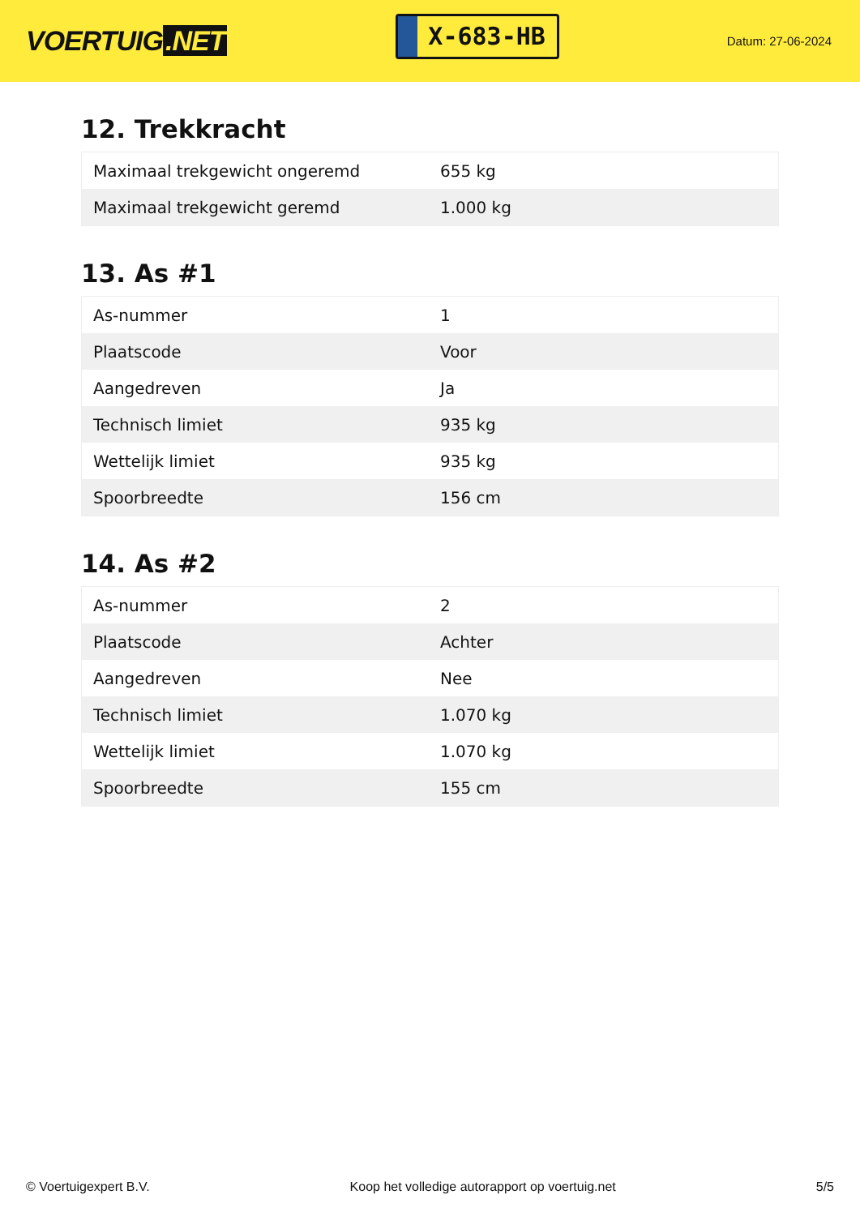VOERTUIG.NET
X-683-HB
Datum: 27-06-2024
12. Trekkracht
| Maximaal trekgewicht ongeremd | 655 kg |
| Maximaal trekgewicht geremd | 1.000 kg |
13. As #1
| As-nummer | 1 |
| Plaatscode | Voor |
| Aangedreven | Ja |
| Technisch limiet | 935 kg |
| Wettelijk limiet | 935 kg |
| Spoorbreedte | 156 cm |
14. As #2
| As-nummer | 2 |
| Plaatscode | Achter |
| Aangedreven | Nee |
| Technisch limiet | 1.070 kg |
| Wettelijk limiet | 1.070 kg |
| Spoorbreedte | 155 cm |
© Voertuigexpert B.V. Koop het volledige autorapport op voertuig.net 5/5